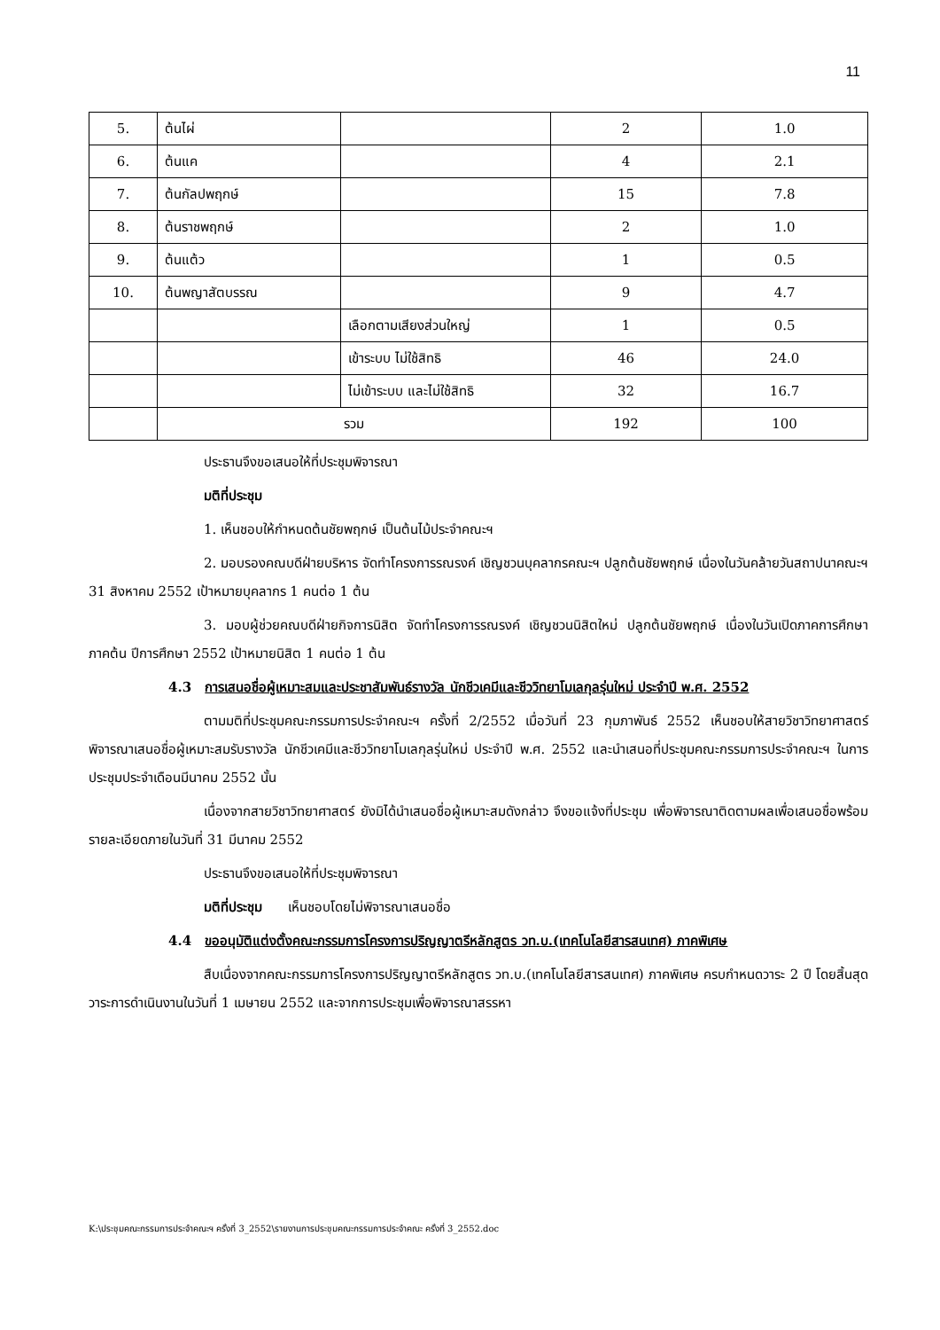11
| 5. | ต้นไผ่ | | 2 | 1.0 |
| 6. | ต้นแค | | 4 | 2.1 |
| 7. | ต้นกัลปพฤกษ์ | | 15 | 7.8 |
| 8. | ต้นราชพฤกษ์ | | 2 | 1.0 |
| 9. | ต้นแต้ว | | 1 | 0.5 |
| 10. | ต้นพญาสัตบรรณ | | 9 | 4.7 |
| | | เลือกตามเสียงส่วนใหญ่ | 1 | 0.5 |
| | | เข้าระบบ ไม่ใช้สิทธิ | 46 | 24.0 |
| | | ไม่เข้าระบบ และไม่ใช้สิทธิ | 32 | 16.7 |
| | รวม | | 192 | 100 |
ประธานจึงขอเสนอให้ที่ประชุมพิจารณา
มติที่ประชุม
1. เห็นชอบให้กำหนดต้นชัยพฤกษ์ เป็นต้นไม้ประจำคณะฯ
2. มอบรองคณบดีฝ่ายบริหาร จัดทำโครงการรณรงค์ เชิญชวนบุคลากรคณะฯ ปลูกต้นชัยพฤกษ์ เนื่องในวันคล้ายวันสถาปนาคณะฯ 31 สิงหาคม 2552 เป้าหมายบุคลากร 1 คนต่อ 1 ต้น
3. มอบผู้ช่วยคณบดีฝ่ายกิจการนิสิต จัดทำโครงการรณรงค์ เชิญชวนนิสิตใหม่ ปลูกต้นชัยพฤกษ์ เนื่องในวันเปิดภาคการศึกษา ภาคต้น ปีการศึกษา 2552 เป้าหมายนิสิต 1 คนต่อ 1 ต้น
4.3 การเสนอชื่อผู้เหมาะสมและประชาสัมพันธ์รางวัล นักชีวเคมีและชีววิทยาโมเลกุลรุ่นใหม่ ประจำปี พ.ศ. 2552
ตามมติที่ประชุมคณะกรรมการประจำคณะฯ ครั้งที่ 2/2552 เมื่อวันที่ 23 กุมภาพันธ์ 2552 เห็นชอบให้สายวิชาวิทยาศาสตร์ พิจารณาเสนอชื่อผู้เหมาะสมรับรางวัล นักชีวเคมีและชีววิทยาโมเลกุลรุ่นใหม่ ประจำปี พ.ศ. 2552 และนำเสนอที่ประชุมคณะกรรมการประจำคณะฯ ในการประชุมประจำเดือนมีนาคม 2552 นั้น
เนื่องจากสายวิชาวิทยาศาสตร์ ยังมิได้นำเสนอชื่อผู้เหมาะสมดังกล่าว จึงขอแจ้งที่ประชุม เพื่อพิจารณาติดตามผลเพื่อเสนอชื่อพร้อมรายละเอียดภายในวันที่ 31 มีนาคม 2552
ประธานจึงขอเสนอให้ที่ประชุมพิจารณา
มติที่ประชุม เห็นชอบโดยไม่พิจารณาเสนอชื่อ
4.4 ขออนุมัติแต่งตั้งคณะกรรมการโครงการปริญญาตรีหลักสูตร วท.บ.(เทคโนโลยีสารสนเทศ) ภาคพิเศษ
สืบเนื่องจากคณะกรรมการโครงการปริญญาตรีหลักสูตร วท.บ.(เทคโนโลยีสารสนเทศ) ภาคพิเศษ ครบกำหนดวาระ 2 ปี โดยสิ้นสุดวาระการดำเนินงานในวันที่ 1 เมษายน 2552 และจากการประชุมเพื่อพิจารณาสรรหา
K:\ประชุมคณะกรรมการประจำคณะฯ ครั้งที่ 3_2552\รายงานการประชุมคณะกรรมการประจำคณะ ครั้งที่ 3_2552.doc